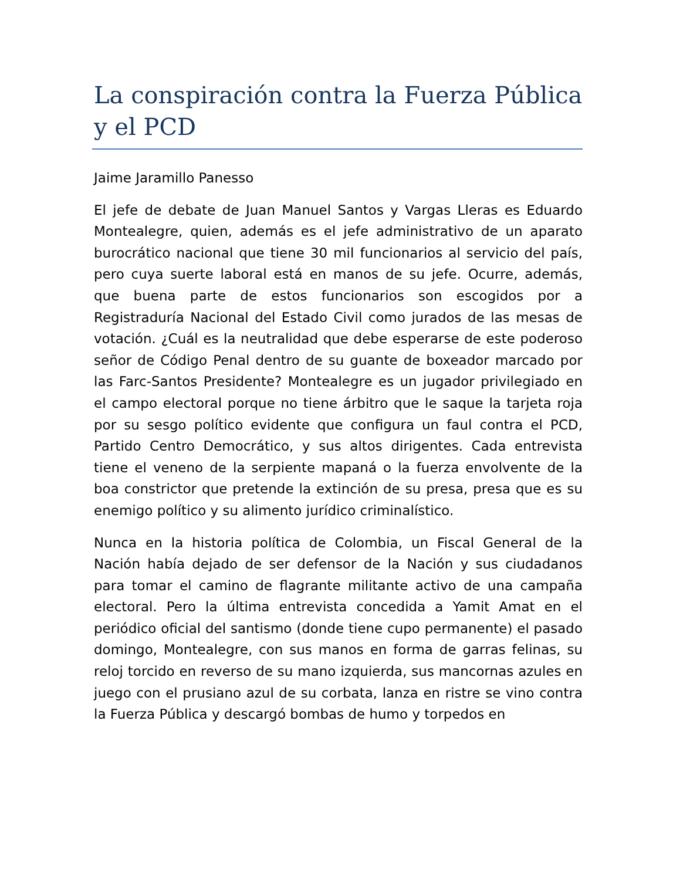La conspiración contra la Fuerza Pública y el PCD
Jaime Jaramillo Panesso
El jefe de debate de Juan Manuel Santos y Vargas Lleras es Eduardo Montealegre, quien, además es el jefe administrativo de un aparato burocrático nacional que tiene 30 mil funcionarios al servicio del país, pero cuya suerte laboral está en manos de su jefe. Ocurre, además, que buena parte de estos funcionarios son escogidos por a Registraduría Nacional del Estado Civil como jurados de las mesas de votación. ¿Cuál es la neutralidad que debe esperarse de este poderoso señor de Código Penal dentro de su guante de boxeador marcado por las Farc-Santos Presidente? Montealegre es un jugador privilegiado en el campo electoral porque no tiene árbitro que le saque la tarjeta roja por su sesgo político evidente que configura un faul contra el PCD, Partido Centro Democrático, y sus altos dirigentes. Cada entrevista tiene el veneno de la serpiente mapaná o la fuerza envolvente de la boa constrictor que pretende la extinción de su presa, presa que es su enemigo político y su alimento jurídico criminalístico.
Nunca en la historia política de Colombia, un Fiscal General de la Nación había dejado de ser defensor de la Nación y sus ciudadanos para tomar el camino de flagrante militante activo de una campaña electoral. Pero la última entrevista concedida a Yamit Amat en el periódico oficial del santismo (donde tiene cupo permanente) el pasado domingo, Montealegre, con sus manos en forma de garras felinas, su reloj torcido en reverso de su mano izquierda, sus mancornas azules en juego con el prusiano azul de su corbata, lanza en ristre se vino contra la Fuerza Pública y descargó bombas de humo y torpedos en